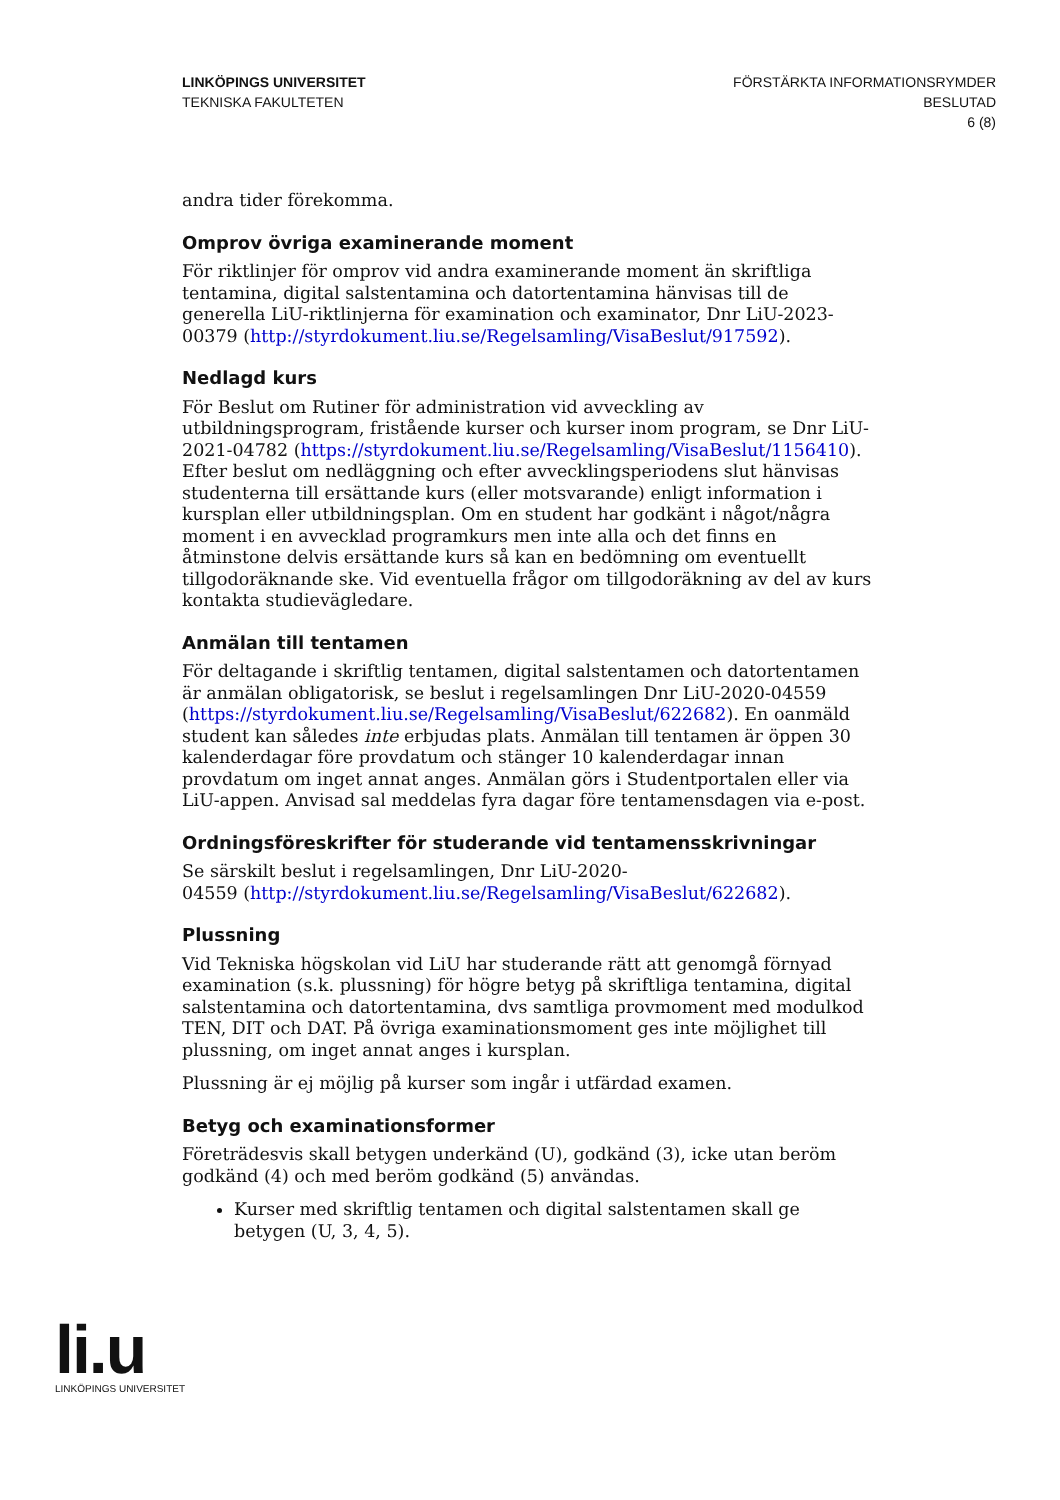LINKÖPINGS UNIVERSITET
TEKNISKA FAKULTETEN
FÖRSTÄRKTA INFORMATIONSRYMDER
BESLUTAD
6 (8)
andra tider förekomma.
Omprov övriga examinerande moment
För riktlinjer för omprov vid andra examinerande moment än skriftliga tentamina, digital salstentamina och datortentamina hänvisas till de generella LiU-riktlinjerna för examination och examinator, Dnr LiU-2023-00379 (http://styrdokument.liu.se/Regelsamling/VisaBeslut/917592).
Nedlagd kurs
För Beslut om Rutiner för administration vid avveckling av utbildningsprogram, fristående kurser och kurser inom program, se Dnr LiU-2021-04782 (https://styrdokument.liu.se/Regelsamling/VisaBeslut/1156410). Efter beslut om nedläggning och efter avvecklingsperiodens slut hänvisas studenterna till ersättande kurs (eller motsvarande) enligt information i kursplan eller utbildningsplan. Om en student har godkänt i något/några moment i en avvecklad programkurs men inte alla och det finns en åtminstone delvis ersättande kurs så kan en bedömning om eventuellt tillgodoräknande ske. Vid eventuella frågor om tillgodoräkning av del av kurs kontakta studievägledare.
Anmälan till tentamen
För deltagande i skriftlig tentamen, digital salstentamen och datortentamen är anmälan obligatorisk, se beslut i regelsamlingen Dnr LiU-2020-04559 (https://styrdokument.liu.se/Regelsamling/VisaBeslut/622682). En oanmäld student kan således inte erbjudas plats. Anmälan till tentamen är öppen 30 kalenderdagar före provdatum och stänger 10 kalenderdagar innan provdatum om inget annat anges. Anmälan görs i Studentportalen eller via LiU-appen. Anvisad sal meddelas fyra dagar före tentamensdagen via e-post.
Ordningsföreskrifter för studerande vid tentamensskrivningar
Se särskilt beslut i regelsamlingen, Dnr LiU-2020-
04559 (http://styrdokument.liu.se/Regelsamling/VisaBeslut/622682).
Plussning
Vid Tekniska högskolan vid LiU har studerande rätt att genomgå förnyad examination (s.k. plussning) för högre betyg på skriftliga tentamina, digital salstentamina och datortentamina, dvs samtliga provmoment med modulkod TEN, DIT och DAT. På övriga examinationsmoment ges inte möjlighet till plussning, om inget annat anges i kursplan.
Plussning är ej möjlig på kurser som ingår i utfärdad examen.
Betyg och examinationsformer
Företrädesvis skall betygen underkänd (U), godkänd (3), icke utan beröm godkänd (4) och med beröm godkänd (5) användas.
Kurser med skriftlig tentamen och digital salstentamen skall ge betygen (U, 3, 4, 5).
li.u
LINKÖPINGS UNIVERSITET